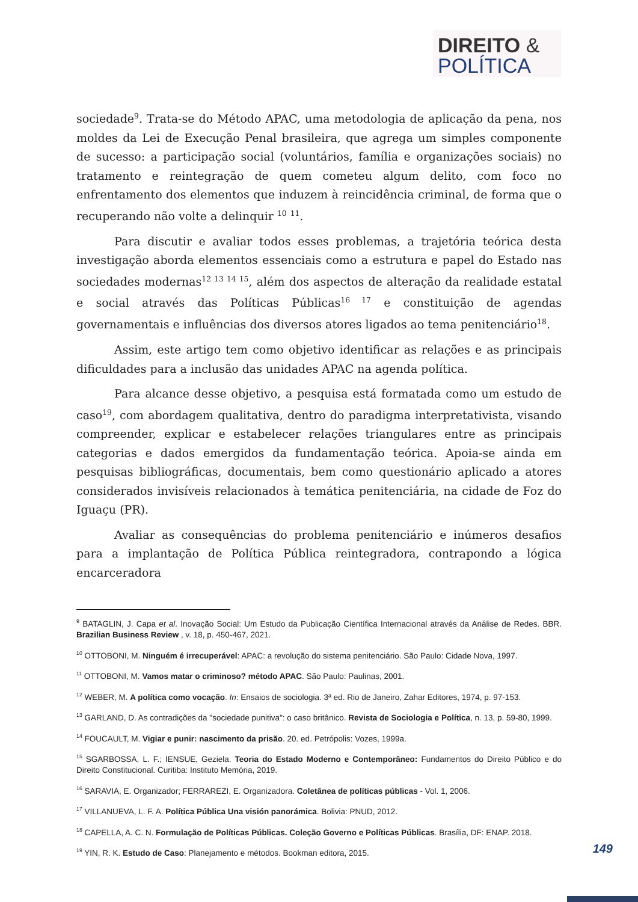DIREITO &
POLÍTICA
sociedade<sup>9</sup>. Trata-se do Método APAC, uma metodologia de aplicação da pena, nos moldes da Lei de Execução Penal brasileira, que agrega um simples componente de sucesso: a participação social (voluntários, família e organizações sociais) no tratamento e reintegração de quem cometeu algum delito, com foco no enfrentamento dos elementos que induzem à reincidência criminal, de forma que o recuperando não volte a delinquir <sup>10</sup> <sup>11</sup>.
Para discutir e avaliar todos esses problemas, a trajetória teórica desta investigação aborda elementos essenciais como a estrutura e papel do Estado nas sociedades modernas<sup>12 13 14 15</sup>, além dos aspectos de alteração da realidade estatal e social através das Políticas Públicas<sup>16 17</sup> e constituição de agendas governamentais e influências dos diversos atores ligados ao tema penitenciário<sup>18</sup>.
Assim, este artigo tem como objetivo identificar as relações e as principais dificuldades para a inclusão das unidades APAC na agenda política.
Para alcance desse objetivo, a pesquisa está formatada como um estudo de caso<sup>19</sup>, com abordagem qualitativa, dentro do paradigma interpretativista, visando compreender, explicar e estabelecer relações triangulares entre as principais categorias e dados emergidos da fundamentação teórica. Apoia-se ainda em pesquisas bibliográficas, documentais, bem como questionário aplicado a atores considerados invisíveis relacionados à temática penitenciária, na cidade de Foz do Iguaçu (PR).
Avaliar as consequências do problema penitenciário e inúmeros desafios para a implantação de Política Pública reintegradora, contrapondo a lógica encarceradora
<sup>9</sup> BATAGLIN, J. Capa et al. Inovação Social: Um Estudo da Publicação Científica Internacional através da Análise de Redes. BBR. Brazilian Business Review , v. 18, p. 450-467, 2021.
<sup>10</sup> OTTOBONI, M. Ninguém é irrecuperável: APAC: a revolução do sistema penitenciário. São Paulo: Cidade Nova, 1997.
<sup>11</sup> OTTOBONI, M. Vamos matar o criminoso? método APAC. São Paulo: Paulinas, 2001.
<sup>12</sup> WEBER, M. A política como vocação. In: Ensaios de sociologia. 3ª ed. Rio de Janeiro, Zahar Editores, 1974, p. 97-153.
<sup>13</sup> GARLAND, D. As contradições da "sociedade punitiva": o caso britânico. Revista de Sociologia e Política, n. 13, p. 59-80, 1999.
<sup>14</sup> FOUCAULT, M. Vigiar e punir: nascimento da prisão. 20. ed. Petrópolis: Vozes, 1999a.
<sup>15</sup> SGARBOSSA, L. F.; IENSUE, Geziela. Teoria do Estado Moderno e Contemporâneo: Fundamentos do Direito Público e do Direito Constitucional. Curitiba: Instituto Memória, 2019.
<sup>16</sup> SARAVIA, E. Organizador; FERRAREZI, E. Organizadora. Coletânea de políticas públicas - Vol. 1, 2006.
<sup>17</sup> VILLANUEVA, L. F. A. Política Pública Una visión panorámica. Bolivia: PNUD, 2012.
<sup>18</sup> CAPELLA, A. C. N. Formulação de Políticas Públicas. Coleção Governo e Políticas Públicas. Brasília, DF: ENAP. 2018.
<sup>19</sup> YIN, R. K. Estudo de Caso: Planejamento e métodos. Bookman editora, 2015.
149